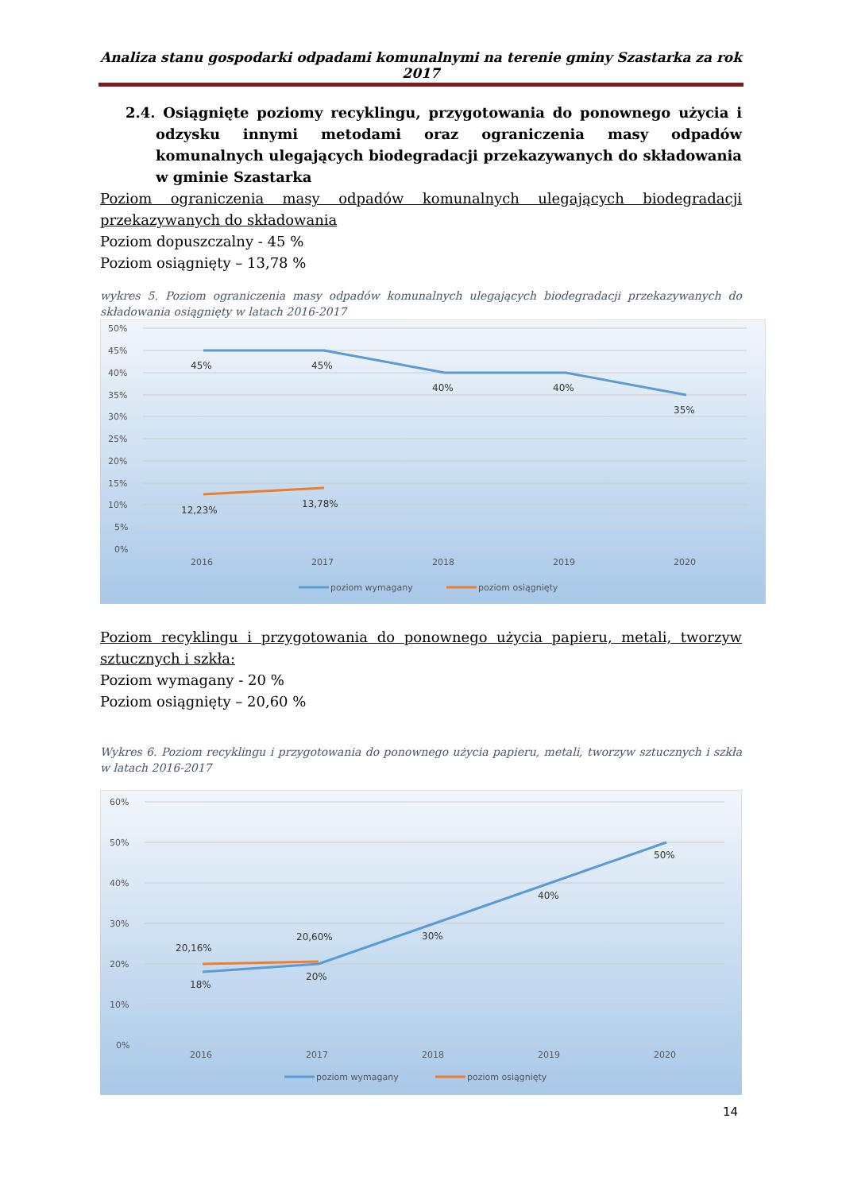Analiza stanu gospodarki odpadami komunalnymi na terenie gminy Szastarka za rok 2017
2.4. Osiągnięte poziomy recyklingu, przygotowania do ponownego użycia i odzysku innymi metodami oraz ograniczenia masy odpadów komunalnych ulegających biodegradacji przekazywanych do składowania w gminie Szastarka
Poziom ograniczenia masy odpadów komunalnych ulegających biodegradacji przekazywanych do składowania
Poziom dopuszczalny - 45 %
Poziom osiągnięty – 13,78 %
wykres 5. Poziom ograniczenia masy odpadów komunalnych ulegających biodegradacji przekazywanych do składowania osiągnięty w latach 2016-2017
50%
45%
40%
35%
30%
25%
20%
15%
10%
5%
0%
45%
45%
40%
40%
35%
12,23%
13,78%
2016
2017
2018
2019
2020
poziom wymagany
poziom osiągnięty
Poziom recyklingu i przygotowania do ponownego użycia papieru, metali, tworzyw sztucznych i szkła:
Poziom wymagany - 20 %
Poziom osiągnięty – 20,60 %
Wykres 6. Poziom recyklingu i przygotowania do ponownego użycia papieru, metali, tworzyw sztucznych i szkła w latach 2016-2017
60%
50%
40%
30%
20%
10%
0%
18%
20%
30%
40%
50%
20,16%
20,60%
2016
2017
2018
2019
2020
poziom wymagany
poziom osiągnięty
14